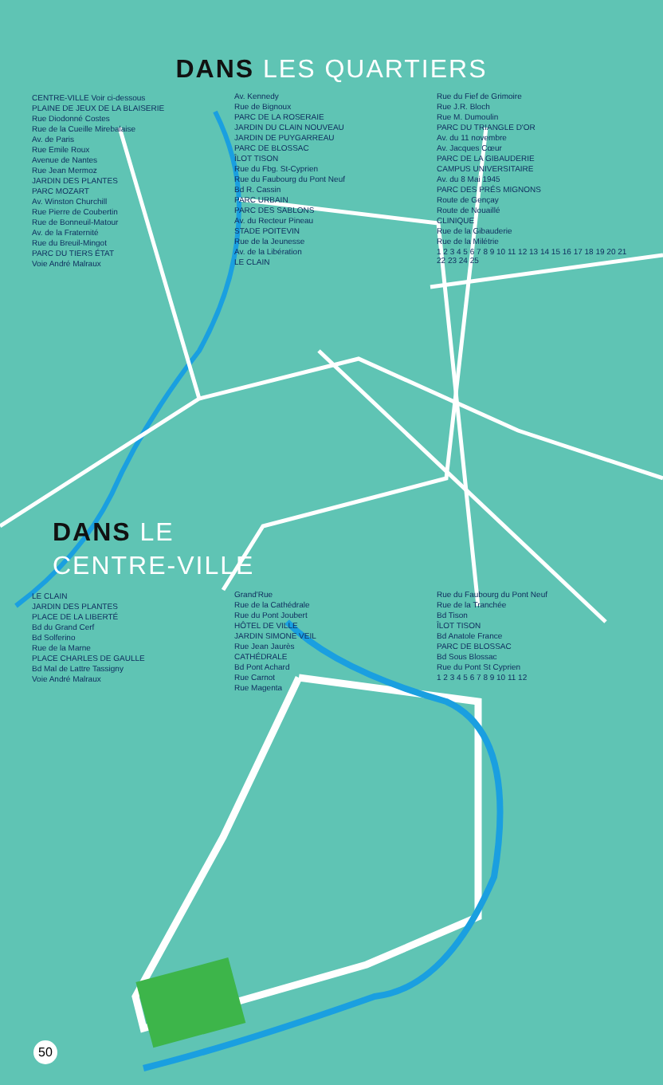DANS LES QUARTIERS
CENTRE-VILLE Voir ci-dessous
PLAINE DE JEUX DE LA BLAISERIE
Rue Diodonné Costes
Rue de la Cueille Mirebalaise
Av. de Paris
Rue Emile Roux
Avenue de Nantes
Rue Jean Mermoz
JARDIN DES PLANTES
PARC MOZART
Av. Winston Churchill
Rue Pierre de Coubertin
Rue de Bonneuil-Matour
Av. de la Fraternité
Rue du Breuil-Mingot
PARC DU TIERS ÉTAT
Voie André Malraux
Av. Kennedy
Rue de Bignoux
PARC DE LA ROSERAIE
JARDIN DU CLAIN NOUVEAU
JARDIN DE PUYGARREAU
PARC DE BLOSSAC
ÎLOT TISON
Rue du Fbg. St-Cyprien
Rue du Faubourg du Pont Neuf
Bd R. Cassin
PARC URBAIN
PARC DES SABLONS
Av. du Recteur Pineau
STADE POITEVIN
Rue de la Jeunesse
Av. de la Libération
LE CLAIN
Rue du Fief de Grimoire
Rue J.R. Bloch
Rue M. Dumoulin
PARC DU TRIANGLE D'OR
Av. du 11 novembre
Av. Jacques Cœur
PARC DE LA GIBAUDERIE
CAMPUS UNIVERSITAIRE
Av. du 8 Mai 1945
PARC DES PRÉS MIGNONS
Route de Gençay
Route de Nouaillé
CLINIQUE
Rue de la Gibauderie
Rue de la Milétrie
1 2 3 4 5 6 7 8 9 10 11 12 13 14 15 16 17 18 19 20 21 22 23 24 25
DANS LE
CENTRE-VILLE
LE CLAIN
JARDIN DES PLANTES
PLACE DE LA LIBERTÉ
Bd du Grand Cerf
Bd Solferino
Rue de la Marne
PLACE CHARLES DE GAULLE
Bd Mal de Lattre Tassigny
Voie André Malraux
Grand'Rue
Rue de la Cathédrale
Rue du Pont Joubert
HÔTEL DE VILLE
JARDIN SIMONE VEIL
Rue Jean Jaurès
CATHÉDRALE
Bd Pont Achard
Rue Carnot
Rue Magenta
Rue du Faubourg du Pont Neuf
Rue de la Tranchée
Bd Tison
ÎLOT TISON
Bd Anatole France
PARC DE BLOSSAC
Bd Sous Blossac
Rue du Pont St Cyprien
1 2 3 4 5 6 7 8 9 10 11 12
50